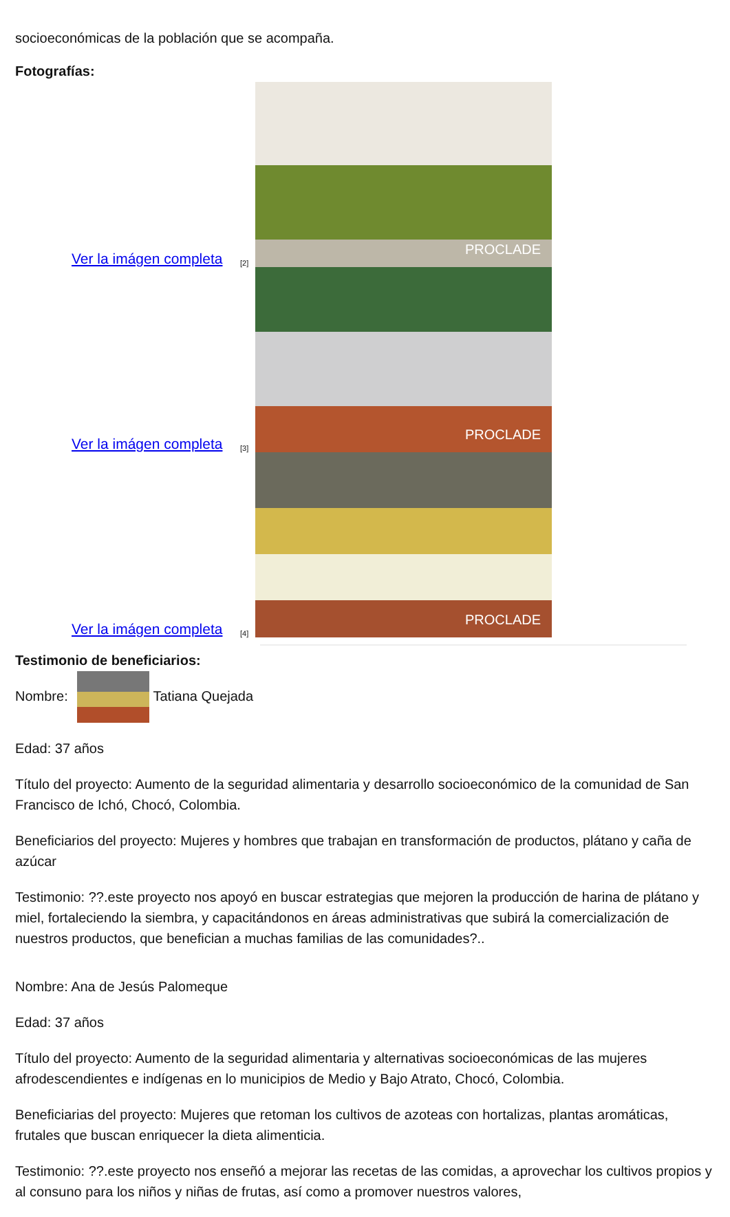socioeconómicas de la población que se acompaña.
Fotografías:
Ver la imágen completa [2]
PROCLADE
Ver la imágen completa [3]
PROCLADE
Ver la imágen completa [4]
PROCLADE
Testimonio de beneficiarios:
Nombre: Tatiana Quejada
Edad: 37 años
Título del proyecto: Aumento de la seguridad alimentaria y desarrollo socioeconómico de la comunidad de San Francisco de Ichó, Chocó, Colombia.
Beneficiarios del proyecto: Mujeres y hombres que trabajan en transformación de productos, plátano y caña de azúcar
Testimonio: ??.este proyecto nos apoyó en buscar estrategias que mejoren la producción de harina de plátano y miel, fortaleciendo la siembra, y capacitándonos en áreas administrativas que subirá la comercialización de nuestros productos, que benefician a muchas familias de las comunidades?..
Nombre: Ana de Jesús Palomeque
Edad: 37 años
Título del proyecto: Aumento de la seguridad alimentaria y alternativas socioeconómicas de las mujeres afrodescendientes e indígenas en lo municipios de Medio y Bajo Atrato, Chocó, Colombia.
Beneficiarias del proyecto: Mujeres que retoman los cultivos de azoteas con hortalizas, plantas aromáticas, frutales que buscan enriquecer la dieta alimenticia.
Testimonio: ??.este proyecto nos enseñó a mejorar las recetas de las comidas, a aprovechar los cultivos propios y al consuno para los niños y niñas de frutas, así como a promover nuestros valores,